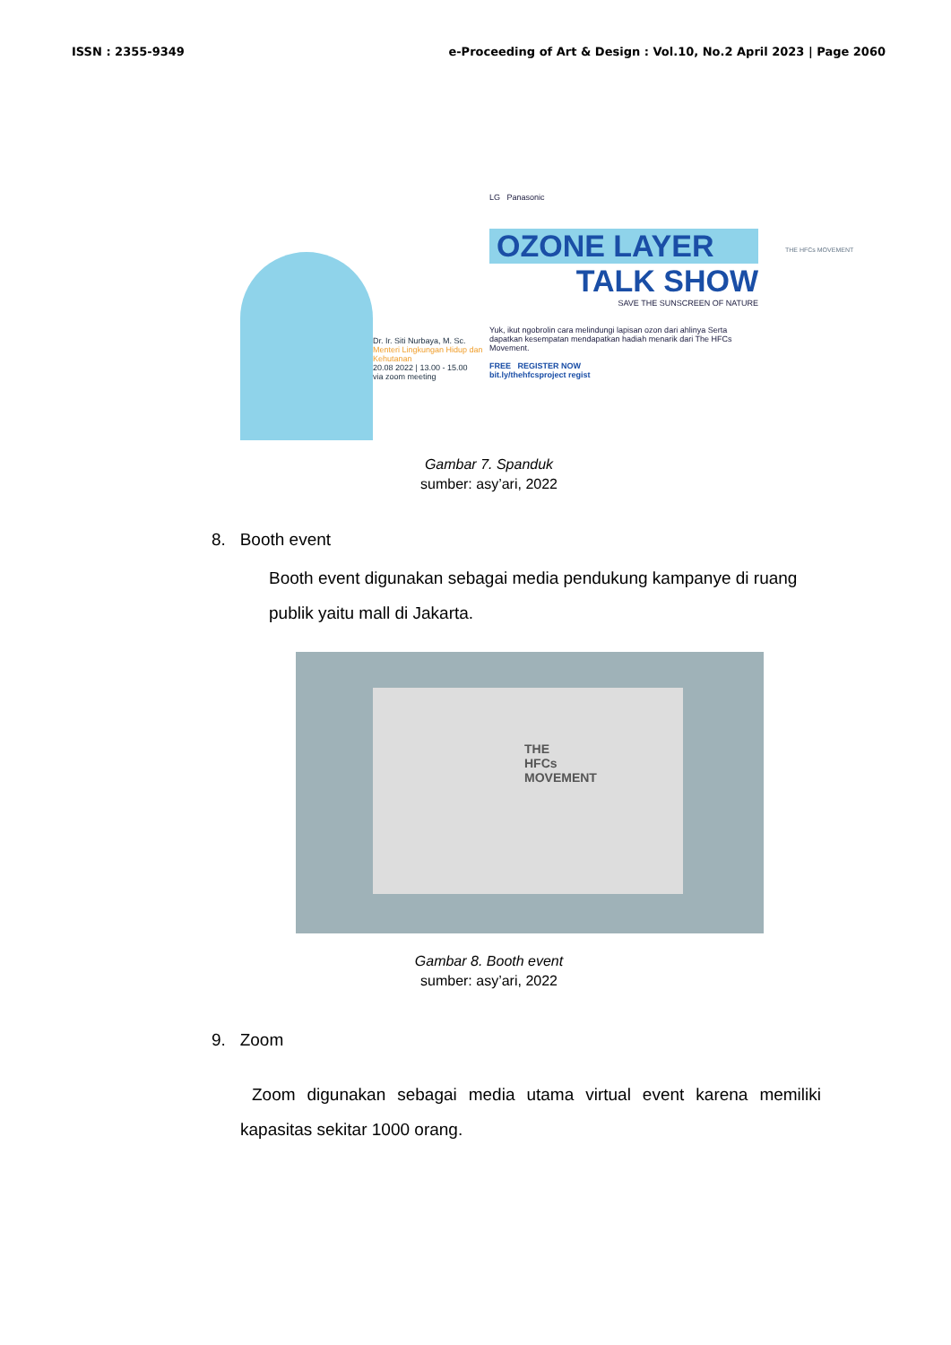ISSN : 2355-9349 e-Proceeding of Art & Design : Vol.10, No.2 April 2023 | Page 2060
Dr. Ir. Siti Nurbaya, M. Sc.
Menteri Lingkungan Hidup dan Kehutanan
20.08 2022 | 13.00 - 15.00
via zoom meeting
LG Panasonic
OZONE LAYER
TALK SHOW
SAVE THE SUNSCREEN OF NATURE
Yuk, ikut ngobrolin cara melindungi lapisan ozon dari ahlinya Serta dapatkan kesempatan mendapatkan hadiah menarik dari The HFCs Movement.
FREE REGISTER NOW
bit.ly/thehfcsproject regist
THE HFCs MOVEMENT
Gambar 7. Spanduk
sumber: asy’ari, 2022
8. Booth event
Booth event digunakan sebagai media pendukung kampanye di ruang publik yaitu mall di Jakarta.
THE
HFCs
MOVEMENT
Gambar 8. Booth event
sumber: asy’ari, 2022
9. Zoom
Zoom digunakan sebagai media utama virtual event karena memiliki kapasitas sekitar 1000 orang.